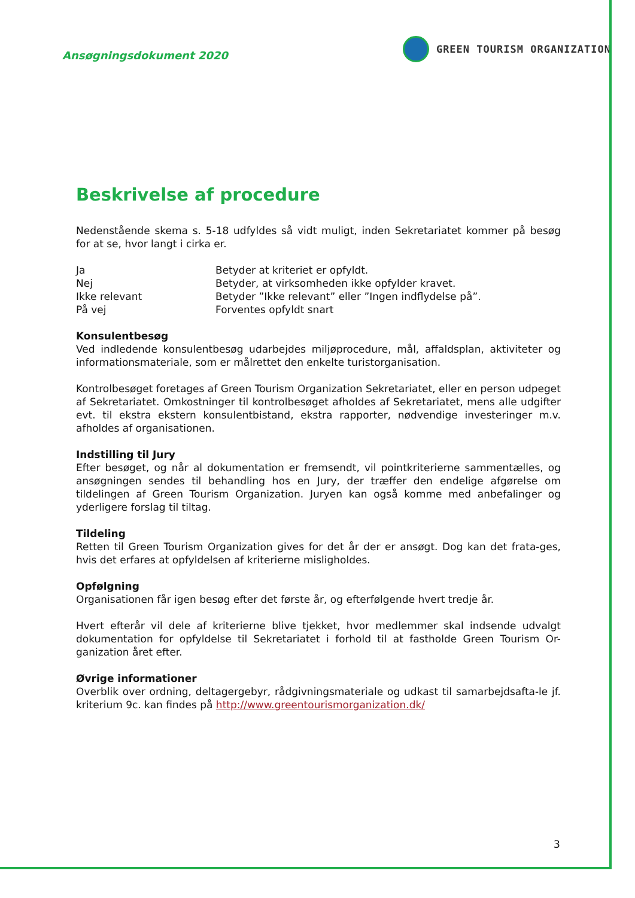Ansøgningsdokument 2020
GREEN TOURISM ORGANIZATION
Beskrivelse af procedure
Nedenstående skema s. 5-18 udfyldes så vidt muligt, inden Sekretariatet kommer på besøg for at se, hvor langt i cirka er.
| Ja | Betyder at kriteriet er opfyldt. |
| Nej | Betyder, at virksomheden ikke opfylder kravet. |
| Ikke relevant | Betyder ”Ikke relevant” eller ”Ingen indflydelse på”. |
| På vej | Forventes opfyldt snart |
Konsulentbesøg
Ved indledende konsulentbesøg udarbejdes miljøprocedure, mål, affaldsplan, aktiviteter og informationsmateriale, som er målrettet den enkelte turistorganisation.
Kontrolbesøget foretages af Green Tourism Organization Sekretariatet, eller en person udpeget af Sekretariatet. Omkostninger til kontrolbesøget afholdes af Sekretariatet, mens alle udgifter evt. til ekstra ekstern konsulentbistand, ekstra rapporter, nødvendige investeringer m.v. afholdes af organisationen.
Indstilling til Jury
Efter besøget, og når al dokumentation er fremsendt, vil pointkriterierne sammentælles, og ansøgningen sendes til behandling hos en Jury, der træffer den endelige afgørelse om tildelingen af Green Tourism Organization. Juryen kan også komme med anbefalinger og yderligere forslag til tiltag.
Tildeling
Retten til Green Tourism Organization gives for det år der er ansøgt. Dog kan det frata-ges, hvis det erfares at opfyldelsen af kriterierne misligholdes.
Opfølgning
Organisationen får igen besøg efter det første år, og efterfølgende hvert tredje år.
Hvert efterår vil dele af kriterierne blive tjekket, hvor medlemmer skal indsende udvalgt dokumentation for opfyldelse til Sekretariatet i forhold til at fastholde Green Tourism Or-ganization året efter.
Øvrige informationer
Overblik over ordning, deltagergebyr, rådgivningsmateriale og udkast til samarbejdsafta-le jf. kriterium 9c. kan findes på http://www.greentourismorganization.dk/
3